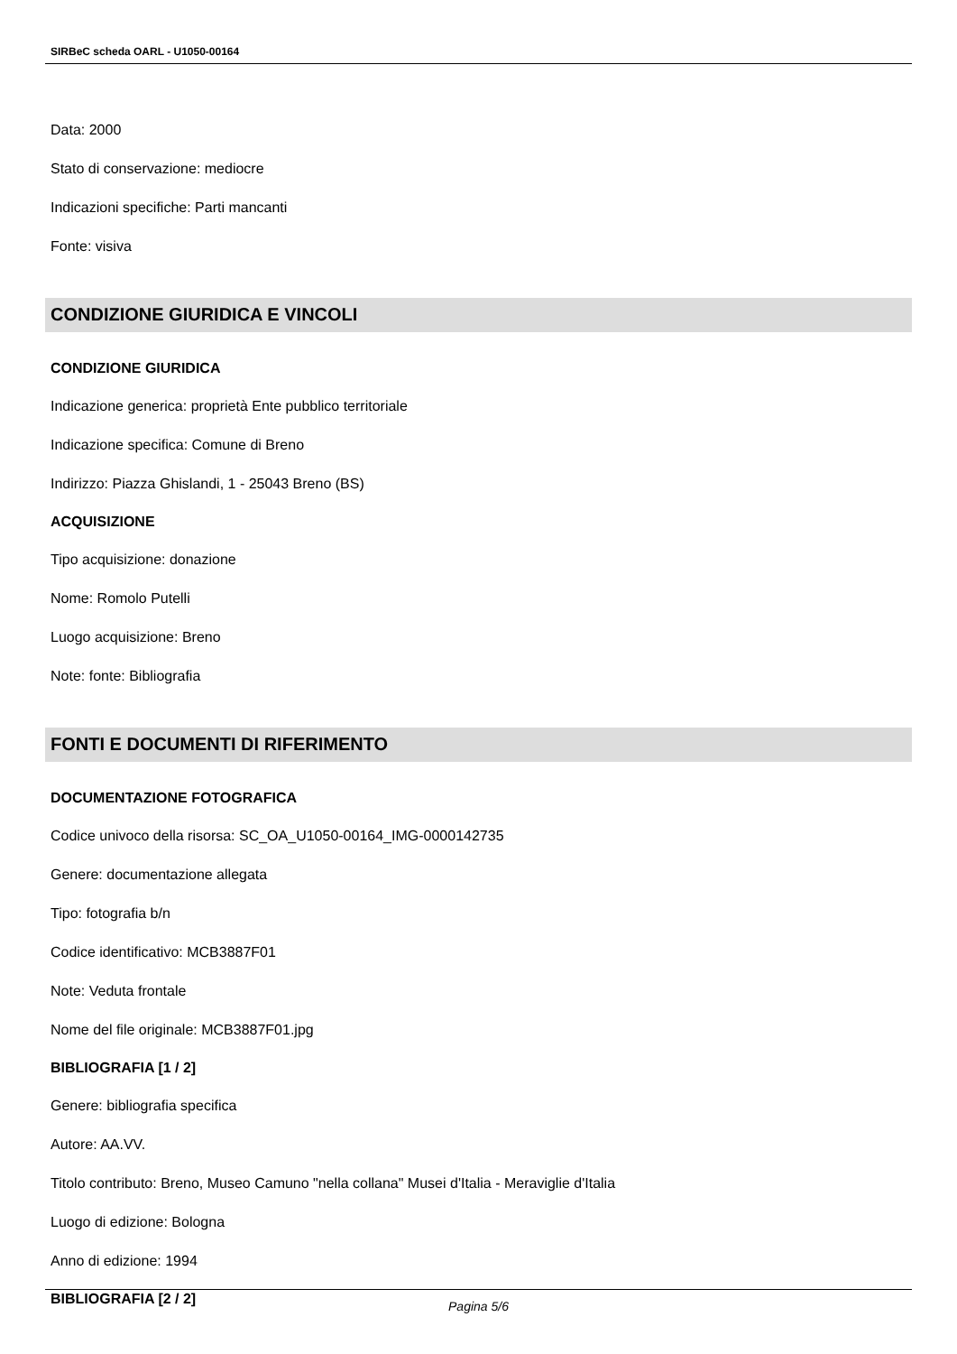SIRBeC scheda OARL - U1050-00164
Data: 2000
Stato di conservazione: mediocre
Indicazioni specifiche: Parti mancanti
Fonte: visiva
CONDIZIONE GIURIDICA E VINCOLI
CONDIZIONE GIURIDICA
Indicazione generica: proprietà Ente pubblico territoriale
Indicazione specifica: Comune di Breno
Indirizzo: Piazza Ghislandi, 1 - 25043 Breno (BS)
ACQUISIZIONE
Tipo acquisizione: donazione
Nome: Romolo Putelli
Luogo acquisizione: Breno
Note: fonte: Bibliografia
FONTI E DOCUMENTI DI RIFERIMENTO
DOCUMENTAZIONE FOTOGRAFICA
Codice univoco della risorsa: SC_OA_U1050-00164_IMG-0000142735
Genere: documentazione allegata
Tipo: fotografia b/n
Codice identificativo: MCB3887F01
Note: Veduta frontale
Nome del file originale: MCB3887F01.jpg
BIBLIOGRAFIA [1 / 2]
Genere: bibliografia specifica
Autore: AA.VV.
Titolo contributo: Breno, Museo Camuno "nella collana" Musei d'Italia - Meraviglie d'Italia
Luogo di edizione: Bologna
Anno di edizione: 1994
BIBLIOGRAFIA [2 / 2]
Pagina 5/6